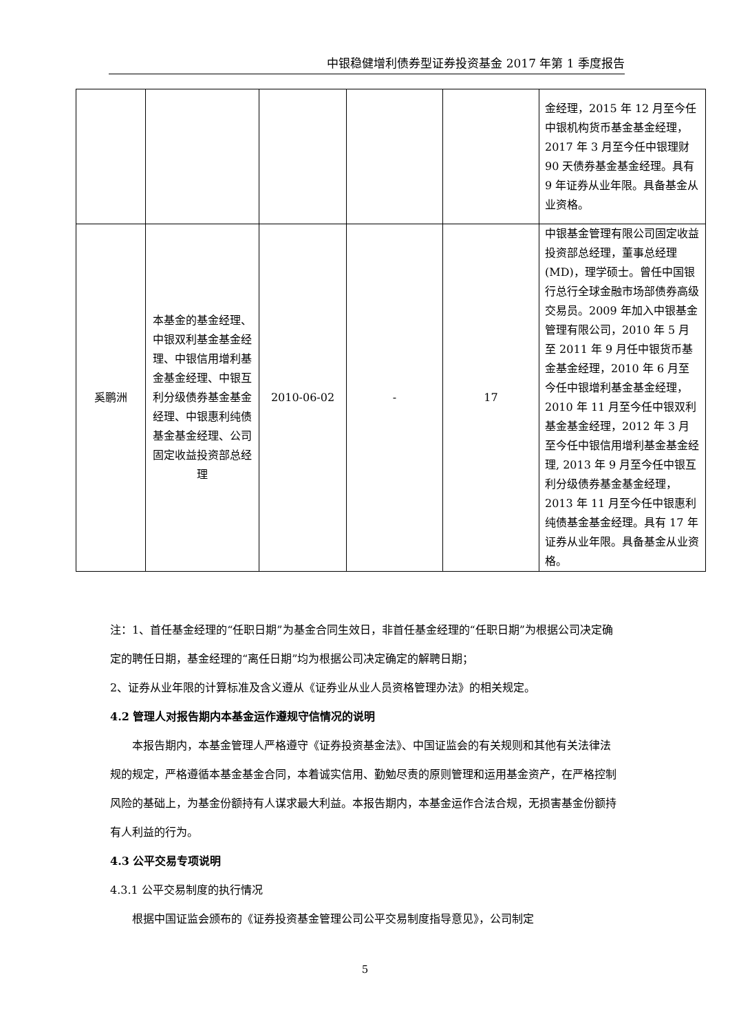中银稳健增利债券型证券投资基金 2017 年第 1 季度报告
| | | | | | 金经理，2015 年 12 月至今任中银机构货币基金基金经理，2017 年 3 月至今任中银理财 90 天债券基金基金经理。具有 9 年证券从业年限。具备基金从业资格。 |
| 奚鹏洲 | 本基金的基金经理、中银双利基金基金经理、中银信用增利基金基金经理、中银互利分级债券基金基金经理、中银惠利纯债基金基金经理、公司固定收益投资部总经理 | 2010-06-02 | - | 17 | 中银基金管理有限公司固定收益投资部总经理，董事总经理(MD)，理学硕士。曾任中国银行总行全球金融市场部债券高级交易员。2009 年加入中银基金管理有限公司，2010 年 5 月至 2011 年 9 月任中银货币基金基金经理，2010 年 6 月至今任中银增利基金基金经理，2010 年 11 月至今任中银双利基金基金经理，2012 年 3 月至今任中银信用增利基金基金经理, 2013 年 9 月至今任中银互利分级债券基金基金经理，2013 年 11 月至今任中银惠利纯债基金基金经理。具有 17 年证券从业年限。具备基金从业资格。 |
注：1、首任基金经理的“任职日期”为基金合同生效日，非首任基金经理的“任职日期”为根据公司决定确定的聘任日期，基金经理的“离任日期”均为根据公司决定确定的解聘日期；
2、证券从业年限的计算标准及含义遵从《证券业从业人员资格管理办法》的相关规定。
4.2 管理人对报告期内本基金运作遵规守信情况的说明
本报告期内，本基金管理人严格遵守《证券投资基金法》、中国证监会的有关规则和其他有关法律法规的规定，严格遵循本基金基金合同，本着诚实信用、勤勉尽责的原则管理和运用基金资产，在严格控制风险的基础上，为基金份额持有人谋求最大利益。本报告期内，本基金运作合法合规，无损害基金份额持有人利益的行为。
4.3 公平交易专项说明
4.3.1 公平交易制度的执行情况
根据中国证监会颁布的《证券投资基金管理公司公平交易制度指导意见》，公司制定
5